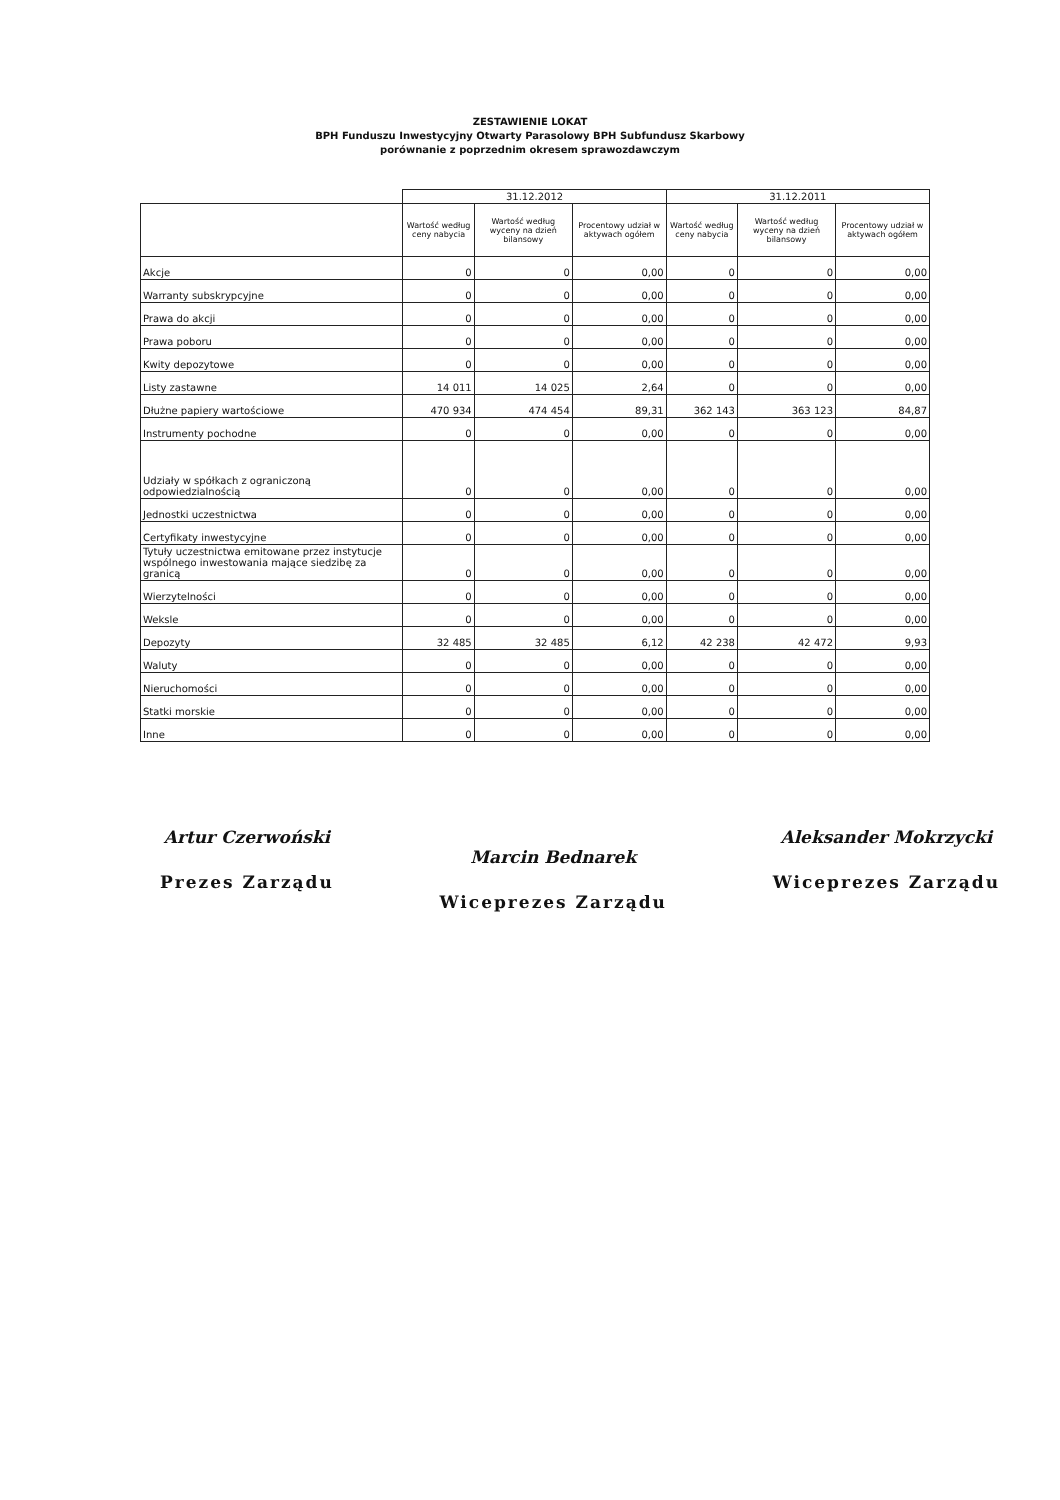ZESTAWIENIE LOKAT
BPH Funduszu Inwestycyjny Otwarty Parasolowy BPH Subfundusz Skarbowy
porównanie z poprzednim okresem sprawozdawczym
| | 31.12.2012 | | | 31.12.2011 | | |
| --- | --- | --- | --- | --- | --- | --- |
| | Wartość według ceny nabycia | Wartość według wyceny na dzień bilansowy | Procentowy udział w aktywach ogółem | Wartość według ceny nabycia | Wartość według wyceny na dzień bilansowy | Procentowy udział w aktywach ogółem |
| Akcje | 0 | 0 | 0,00 | 0 | 0 | 0,00 |
| Warranty subskrypcyjne | 0 | 0 | 0,00 | 0 | 0 | 0,00 |
| Prawa do akcji | 0 | 0 | 0,00 | 0 | 0 | 0,00 |
| Prawa poboru | 0 | 0 | 0,00 | 0 | 0 | 0,00 |
| Kwity depozytowe | 0 | 0 | 0,00 | 0 | 0 | 0,00 |
| Listy zastawne | 14 011 | 14 025 | 2,64 | 0 | 0 | 0,00 |
| Dłużne papiery wartościowe | 470 934 | 474 454 | 89,31 | 362 143 | 363 123 | 84,87 |
| Instrumenty pochodne | 0 | 0 | 0,00 | 0 | 0 | 0,00 |
| Udziały w spółkach z ograniczoną odpowiedzialnością | 0 | 0 | 0,00 | 0 | 0 | 0,00 |
| Jednostki uczestnictwa | 0 | 0 | 0,00 | 0 | 0 | 0,00 |
| Certyfikaty inwestycyjne | 0 | 0 | 0,00 | 0 | 0 | 0,00 |
| Tytuły uczestnictwa emitowane przez instytucje wspólnego inwestowania mające siedzibę za granicą | 0 | 0 | 0,00 | 0 | 0 | 0,00 |
| Wierzytelności | 0 | 0 | 0,00 | 0 | 0 | 0,00 |
| Weksle | 0 | 0 | 0,00 | 0 | 0 | 0,00 |
| Depozyty | 32 485 | 32 485 | 6,12 | 42 238 | 42 472 | 9,93 |
| Waluty | 0 | 0 | 0,00 | 0 | 0 | 0,00 |
| Nieruchomości | 0 | 0 | 0,00 | 0 | 0 | 0,00 |
| Statki morskie | 0 | 0 | 0,00 | 0 | 0 | 0,00 |
| Inne | 0 | 0 | 0,00 | 0 | 0 | 0,00 |
Artur Czerwoński
Prezes Zarządu
Marcin Bednarek
Wiceprezes Zarządu
Aleksander Mokrzycki
Wiceprezes Zarządu